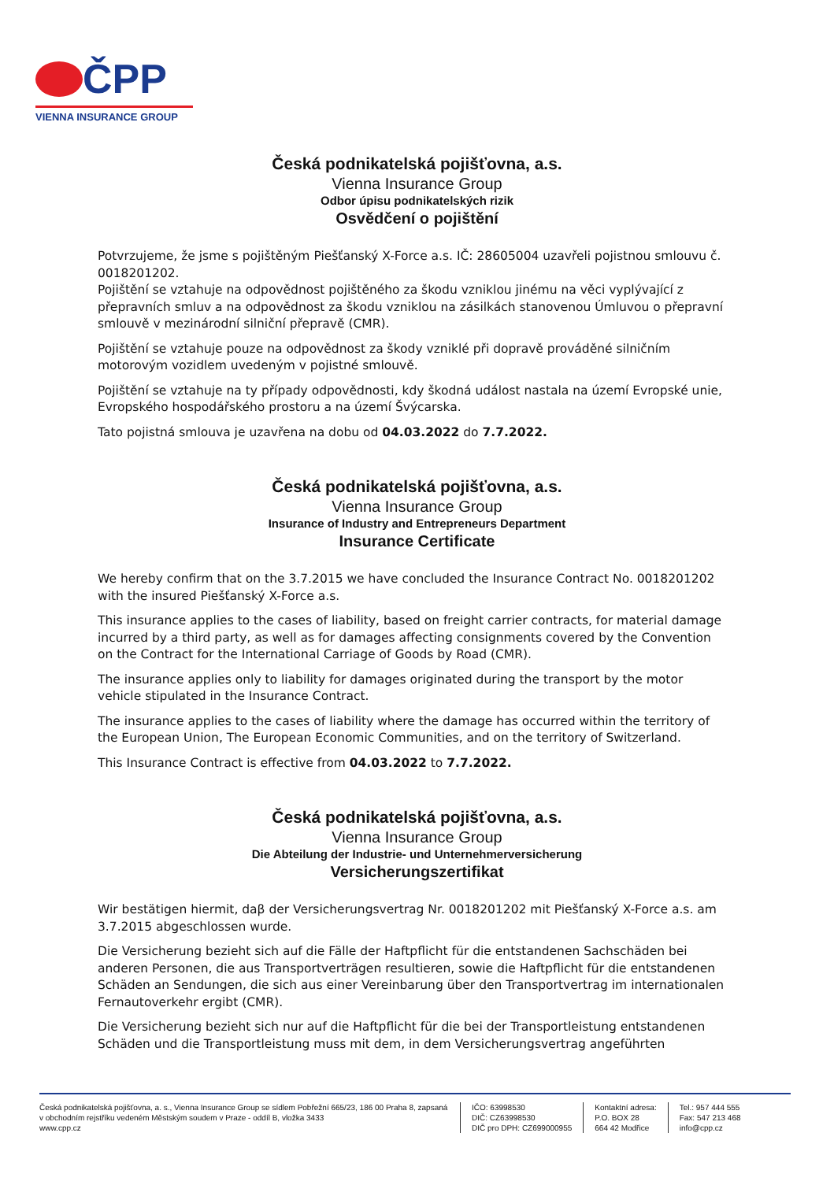ČPP
VIENNA INSURANCE GROUP
Česká podnikatelská pojišťovna, a.s.
Vienna Insurance Group
Odbor úpisu podnikatelských rizik
Osvědčení o pojištění
Potvrzujeme, že jsme s pojištěným Piešťanský X-Force a.s. IČ: 28605004 uzavřeli pojistnou smlouvu č. 0018201202.
Pojištění se vztahuje na odpovědnost pojištěného za škodu vzniklou jinému na věci vyplývající z přepravních smluv a na odpovědnost za škodu vzniklou na zásilkách stanovenou Úmluvou o přepravní smlouvě v mezinárodní silniční přepravě (CMR).
Pojištění se vztahuje pouze na odpovědnost za škody vzniklé při dopravě prováděné silničním motorovým vozidlem uvedeným v pojistné smlouvě.
Pojištění se vztahuje na ty případy odpovědnosti, kdy škodná událost nastala na území Evropské unie, Evropského hospodářského prostoru a na území Švýcarska.
Tato pojistná smlouva je uzavřena na dobu od 04.03.2022 do 7.7.2022.
Česká podnikatelská pojišťovna, a.s.
Vienna Insurance Group
Insurance of Industry and Entrepreneurs Department
Insurance Certificate
We hereby confirm that on the 3.7.2015 we have concluded the Insurance Contract No. 0018201202 with the insured Piešťanský X-Force a.s.
This insurance applies to the cases of liability, based on freight carrier contracts, for material damage incurred by a third party, as well as for damages affecting consignments covered by the Convention on the Contract for the International Carriage of Goods by Road (CMR).
The insurance applies only to liability for damages originated during the transport by the motor vehicle stipulated in the Insurance Contract.
The insurance applies to the cases of liability where the damage has occurred within the territory of the European Union, The European Economic Communities, and on the territory of Switzerland.
This Insurance Contract is effective from 04.03.2022 to 7.7.2022.
Česká podnikatelská pojišťovna, a.s.
Vienna Insurance Group
Die Abteilung der Industrie- und Unternehmerversicherung
Versicherungszertifikat
Wir bestätigen hiermit, daβ der Versicherungsvertrag Nr. 0018201202 mit Piešťanský X-Force a.s. am 3.7.2015 abgeschlossen wurde.
Die Versicherung bezieht sich auf die Fälle der Haftpflicht für die entstandenen Sachschäden bei anderen Personen, die aus Transportverträgen resultieren, sowie die Haftpflicht für die entstandenen Schäden an Sendungen, die sich aus einer Vereinbarung über den Transportvertrag im internationalen Fernautoverkehr ergibt (CMR).
Die Versicherung bezieht sich nur auf die Haftpflicht für die bei der Transportleistung entstandenen Schäden und die Transportleistung muss mit dem, in dem Versicherungsvertrag angeführten
Česká podnikatelská pojišťovna, a. s., Vienna Insurance Group se sídlem Pobřežní 665/23, 186 00 Praha 8, zapsaná v obchodním rejstříku vedeném Městským soudem v Praze - oddíl B, vložka 3433
www.cpp.cz
IČO: 63998530
DIČ: CZ63998530
DIČ pro DPH: CZ699000955
Kontaktní adresa:
P.O. BOX 28
664 42 Modřice
Tel.: 957 444 555
Fax: 547 213 468
info@cpp.cz